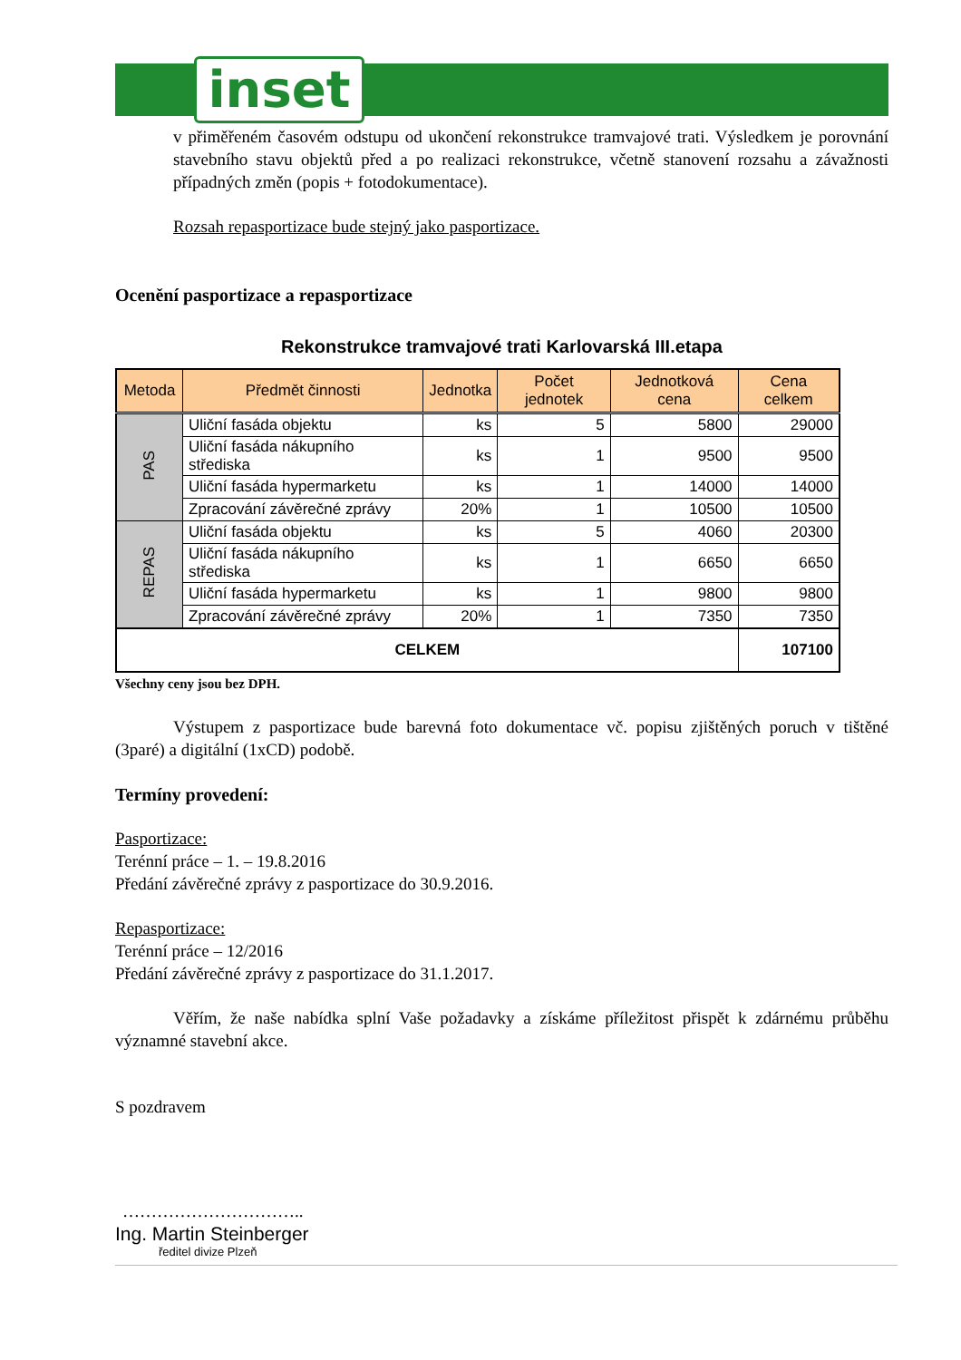inset
v přiměřeném časovém odstupu od ukončení rekonstrukce tramvajové trati. Výsledkem je porovnání stavebního stavu objektů před a po realizaci rekonstrukce, včetně stanovení rozsahu a závažnosti případných změn (popis + fotodokumentace).
Rozsah repasportizace bude stejný jako pasportizace.
Ocenění pasportizace a repasportizace
Rekonstrukce tramvajové trati Karlovarská III.etapa
| Metoda | Předmět činnosti | Jednotka | Počet jednotek | Jednotková cena | Cena celkem |
| --- | --- | --- | --- | --- | --- |
| PAS | Uliční fasáda objektu | ks | 5 | 5800 | 29000 |
| | Uliční fasáda nákupního střediska | ks | 1 | 9500 | 9500 |
| | Uliční fasáda hypermarketu | ks | 1 | 14000 | 14000 |
| | Zpracování závěrečné zprávy | 20% | 1 | 10500 | 10500 |
| REPAS | Uliční fasáda objektu | ks | 5 | 4060 | 20300 |
| | Uliční fasáda nákupního střediska | ks | 1 | 6650 | 6650 |
| | Uliční fasáda hypermarketu | ks | 1 | 9800 | 9800 |
| | Zpracování závěrečné zprávy | 20% | 1 | 7350 | 7350 |
| CELKEM | | | | | 107100 |
Všechny ceny jsou bez DPH.
Výstupem z pasportizace bude barevná foto dokumentace vč. popisu zjištěných poruch v tištěné (3paré) a digitální (1xCD) podobě.
Termíny provedení:
Pasportizace:
Terénní práce – 1. – 19.8.2016
Předání závěrečné zprávy z pasportizace do 30.9.2016.
Repasportizace:
Terénní práce – 12/2016
Předání závěrečné zprávy z pasportizace do 31.1.2017.
Věřím, že naše nabídka splní Vaše požadavky a získáme příležitost přispět k zdárnému průběhu významné stavební akce.
S pozdravem
…………………………..
Ing. Martin Steinberger
ředitel divize Plzeň